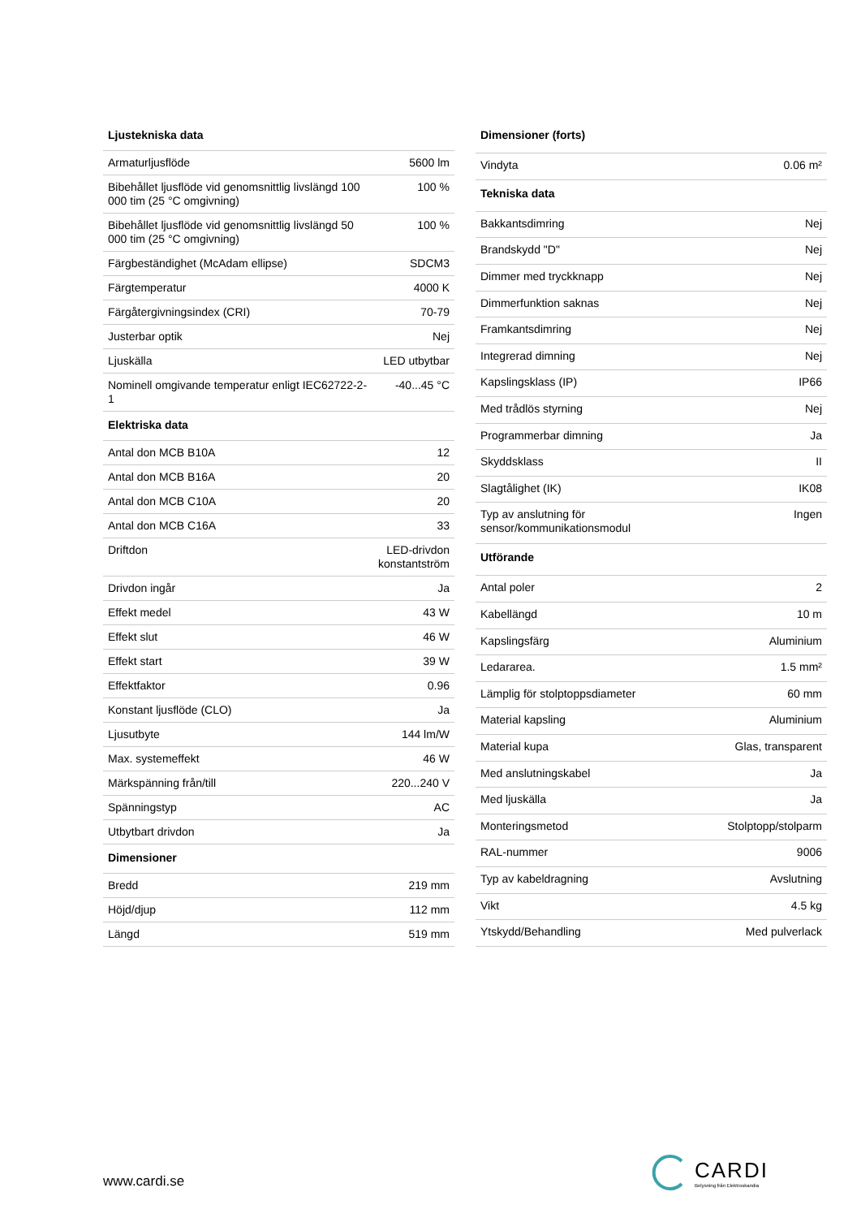| Ljustekniska data | |
| --- | --- |
| Armaturljusflöde | 5600 lm |
| Bibehållet ljusflöde vid genomsnittlig livslängd 100 000 tim (25 °C omgivning) | 100 % |
| Bibehållet ljusflöde vid genomsnittlig livslängd 50 000 tim (25 °C omgivning) | 100 % |
| Färgbeständighet (McAdam ellipse) | SDCM3 |
| Färgtemperatur | 4000 K |
| Färgåtergivningsindex (CRI) | 70-79 |
| Justerbar optik | Nej |
| Ljuskälla | LED utbytbar |
| Nominell omgivande temperatur enligt IEC62722-2-1 | -40...45 °C |
| Elektriska data | |
| Antal don MCB B10A | 12 |
| Antal don MCB B16A | 20 |
| Antal don MCB C10A | 20 |
| Antal don MCB C16A | 33 |
| Driftdon | LED-drivdon konstantström |
| Drivdon ingår | Ja |
| Effekt medel | 43 W |
| Effekt slut | 46 W |
| Effekt start | 39 W |
| Effektfaktor | 0.96 |
| Konstant ljusflöde (CLO) | Ja |
| Ljusutbyte | 144 lm/W |
| Max. systemeffekt | 46 W |
| Märkspänning från/till | 220...240 V |
| Spänningstyp | AC |
| Utbytbart drivdon | Ja |
| Dimensioner | |
| Bredd | 219 mm |
| Höjd/djup | 112 mm |
| Längd | 519 mm |
| Dimensioner (forts) | |
| --- | --- |
| Vindyta | 0.06 m² |
| Tekniska data | |
| Bakkantsdimring | Nej |
| Brandskydd "D" | Nej |
| Dimmer med tryckknapp | Nej |
| Dimmerfunktion saknas | Nej |
| Framkantsdimring | Nej |
| Integrerad dimning | Nej |
| Kapslingsklass (IP) | IP66 |
| Med trådlös styrning | Nej |
| Programmerbar dimning | Ja |
| Skyddsklass | II |
| Slagtålighet (IK) | IK08 |
| Typ av anslutning för sensor/kommunikationsmodul | Ingen |
| Utförande | |
| Antal poler | 2 |
| Kabellängd | 10 m |
| Kapslingsfärg | Aluminium |
| Ledararea. | 1.5 mm² |
| Lämplig för stolptoppsdiameter | 60 mm |
| Material kapsling | Aluminium |
| Material kupa | Glas, transparent |
| Med anslutningskabel | Ja |
| Med ljuskälla | Ja |
| Monteringsmetod | Stolptopp/stolparm |
| RAL-nummer | 9006 |
| Typ av kabeldragning | Avslutning |
| Vikt | 4.5 kg |
| Ytskydd/Behandling | Med pulverlack |
www.cardi.se
CARDI
Belysning från Elektroskandia